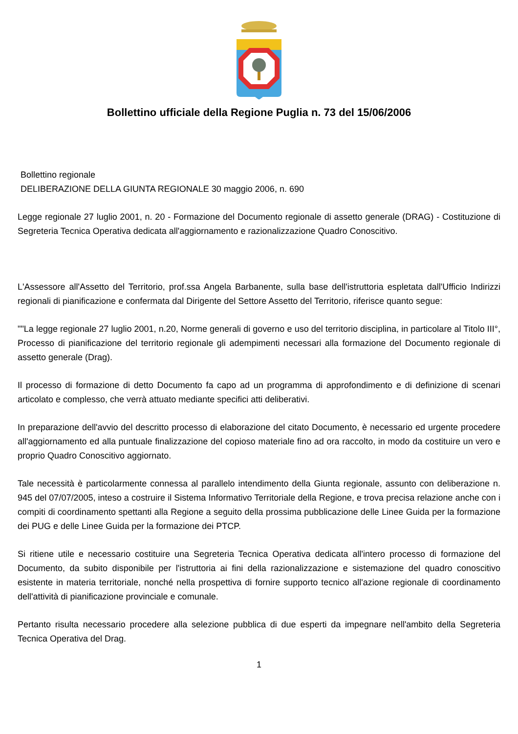Bollettino ufficiale della Regione Puglia n. 73 del 15/06/2006
Bollettino regionale
DELIBERAZIONE DELLA GIUNTA REGIONALE 30 maggio 2006, n. 690
Legge regionale 27 luglio 2001, n. 20 - Formazione del Documento regionale di assetto generale (DRAG) - Costituzione di Segreteria Tecnica Operativa dedicata all'aggiornamento e razionalizzazione Quadro Conoscitivo.
L'Assessore all'Assetto del Territorio, prof.ssa Angela Barbanente, sulla base dell'istruttoria espletata dall'Ufficio Indirizzi regionali di pianificazione e confermata dal Dirigente del Settore Assetto del Territorio, riferisce quanto segue:
""La legge regionale 27 luglio 2001, n.20, Norme generali di governo e uso del territorio disciplina, in particolare al Titolo III°, Processo di pianificazione del territorio regionale gli adempimenti necessari alla formazione del Documento regionale di assetto generale (Drag).
Il processo di formazione di detto Documento fa capo ad un programma di approfondimento e di definizione di scenari articolato e complesso, che verrà attuato mediante specifici atti deliberativi.
In preparazione dell'avvio del descritto processo di elaborazione del citato Documento, è necessario ed urgente procedere all'aggiornamento ed alla puntuale finalizzazione del copioso materiale fino ad ora raccolto, in modo da costituire un vero e proprio Quadro Conoscitivo aggiornato.
Tale necessità è particolarmente connessa al parallelo intendimento della Giunta regionale, assunto con deliberazione n. 945 del 07/07/2005, inteso a costruire il Sistema Informativo Territoriale della Regione, e trova precisa relazione anche con i compiti di coordinamento spettanti alla Regione a seguito della prossima pubblicazione delle Linee Guida per la formazione dei PUG e delle Linee Guida per la formazione dei PTCP.
Si ritiene utile e necessario costituire una Segreteria Tecnica Operativa dedicata all'intero processo di formazione del Documento, da subito disponibile per l'istruttoria ai fini della razionalizzazione e sistemazione del quadro conoscitivo esistente in materia territoriale, nonché nella prospettiva di fornire supporto tecnico all'azione regionale di coordinamento dell'attività di pianificazione provinciale e comunale.
Pertanto risulta necessario procedere alla selezione pubblica di due esperti da impegnare nell'ambito della Segreteria Tecnica Operativa del Drag.
1